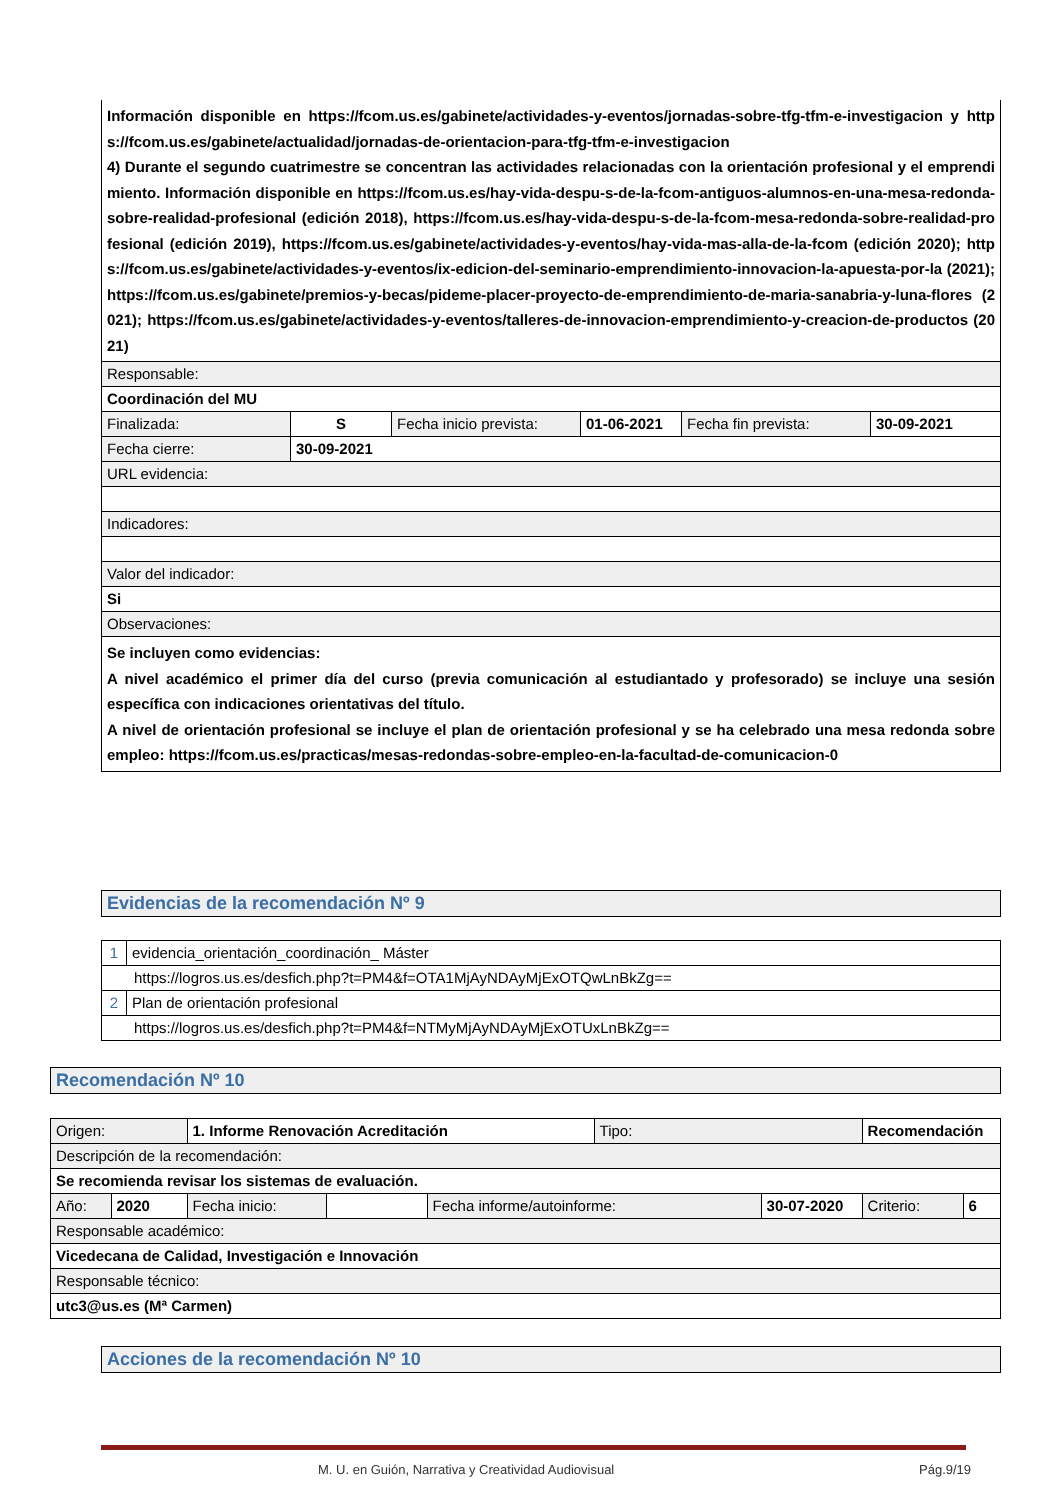| Información disponible en https://fcom.us.es/gabinete/actividades-y-eventos/jornadas-sobre-tfg-tfm-e-investigacion y https://fcom.us.es/gabinete/actualidad/jornadas-de-orientacion-para-tfg-tfm-e-investigacion 4) Durante el segundo cuatrimestre se concentran las actividades relacionadas con la orientación profesional y el emprendimiento. Información disponible en https://fcom.us.es/hay-vida-despu-s-de-la-fcom-antiguos-alumnos-en-una-mesa-redonda-sobre-realidad-profesional (edición 2018), https://fcom.us.es/hay-vida-despu-s-de-la-fcom-mesa-redonda-sobre-realidad-profesional (edición 2019), https://fcom.us.es/gabinete/actividades-y-eventos/hay-vida-mas-alla-de-la-fcom (edición 2020); https://fcom.us.es/gabinete/actividades-y-eventos/ix-edicion-del-seminario-emprendimiento-innovacion-la-apuesta-por-la (2021); https://fcom.us.es/gabinete/premios-y-becas/pideme-placer-proyecto-de-emprendimiento-de-maria-sanabria-y-luna-flores (2021); https://fcom.us.es/gabinete/actividades-y-eventos/talleres-de-innovacion-emprendimiento-y-creacion-de-productos (2021) | | | | | |
| Responsable: | | | | | |
| Coordinación del MU | | | | | |
| Finalizada: | S | Fecha inicio prevista: | 01-06-2021 | Fecha fin prevista: | 30-09-2021 |
| Fecha cierre: | 30-09-2021 | | | | |
| URL evidencia: | | | | | |
| Indicadores: | | | | | |
| Valor del indicador: | | | | | |
| Si | | | | | |
| Observaciones: | | | | | |
| Se incluyen como evidencias: A nivel académico el primer día del curso (previa comunicación al estudiantado y profesorado) se incluye una sesión específica con indicaciones orientativas del título. A nivel de orientación profesional se incluye el plan de orientación profesional y se ha celebrado una mesa redonda sobre empleo: https://fcom.us.es/practicas/mesas-redondas-sobre-empleo-en-la-facultad-de-comunicacion-0 | | | | | |
Evidencias de la recomendación Nº 9
| 1 | evidencia_orientación_coordinación_ Máster |
| https://logros.us.es/desfich.php?t=PM4&f=OTA1MjAyNDAyMjExOTQwLnBkZg== | |
| 2 | Plan de orientación profesional |
| https://logros.us.es/desfich.php?t=PM4&f=NTMyMjAyNDAyMjExOTUxLnBkZg== | |
Recomendación Nº 10
| Origen: | | 1. Informe Renovación Acreditación | | | Tipo: | | Recomendación | |
| Descripción de la recomendación: | | | | | | | | |
| Se recomienda revisar los sistemas de evaluación. | | | | | | | | |
| Año: | 2020 | Fecha inicio: | | Fecha informe/autoinforme: | | 30-07-2020 | Criterio: | 6 |
| Responsable académico: | | | | | | | | |
| Vicedecana de Calidad, Investigación e Innovación | | | | | | | | |
| Responsable técnico: | | | | | | | | |
| utc3@us.es (Mª Carmen) | | | | | | | | |
Acciones de la recomendación Nº 10
M. U. en Guión, Narrativa y Creatividad Audiovisual
Pág.9/19